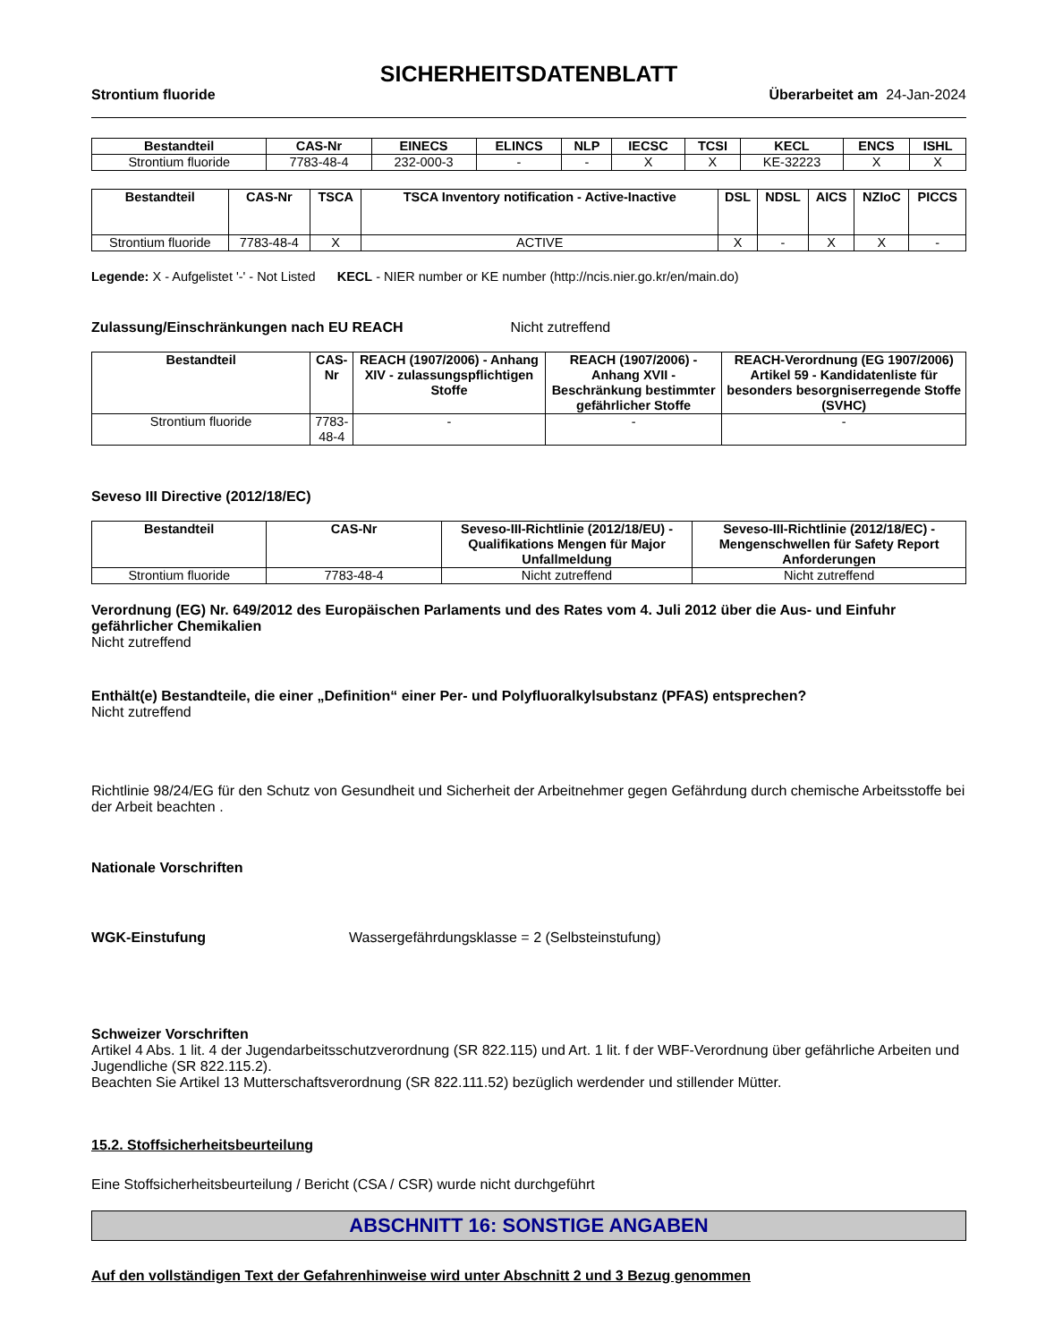SICHERHEITSDATENBLATT
Strontium fluoride Überarbeitet am 24-Jan-2024
| Bestandteil | CAS-Nr | EINECS | ELINCS | NLP | IECSC | TCSI | KECL | ENCS | ISHL |
| --- | --- | --- | --- | --- | --- | --- | --- | --- | --- |
| Strontium fluoride | 7783-48-4 | 232-000-3 | - | - | X | X | KE-32223 | X | X |
| Bestandteil | CAS-Nr | TSCA | TSCA Inventory notification - Active-Inactive | DSL | NDSL | AICS | NZIoC | PICCS |
| --- | --- | --- | --- | --- | --- | --- | --- | --- |
| Strontium fluoride | 7783-48-4 | X | ACTIVE | X | - | X | X | - |
Legende: X - Aufgelistet '-' - Not Listed KECL - NIER number or KE number (http://ncis.nier.go.kr/en/main.do)
Zulassung/Einschränkungen nach EU REACH Nicht zutreffend
| Bestandteil | CAS-Nr | REACH (1907/2006) - Anhang XIV - zulassungspflichtigen Stoffe | REACH (1907/2006) - Anhang XVII - Beschränkung bestimmter gefährlicher Stoffe | REACH-Verordnung (EG 1907/2006) Artikel 59 - Kandidatenliste für besonders besorgniserregende Stoffe (SVHC) |
| --- | --- | --- | --- | --- |
| Strontium fluoride | 7783-48-4 | - | - | - |
Seveso III Directive (2012/18/EC)
| Bestandteil | CAS-Nr | Seveso-III-Richtlinie (2012/18/EU) - Qualifikations Mengen für Major Unfallmeldung | Seveso-III-Richtlinie (2012/18/EC) - Mengenschwellen für Safety Report Anforderungen |
| --- | --- | --- | --- |
| Strontium fluoride | 7783-48-4 | Nicht zutreffend | Nicht zutreffend |
Verordnung (EG) Nr. 649/2012 des Europäischen Parlaments und des Rates vom 4. Juli 2012 über die Aus- und Einfuhr gefährlicher Chemikalien
Nicht zutreffend
Enthält(e) Bestandteile, die einer „Definition“ einer Per- und Polyfluoralkylsubstanz (PFAS) entsprechen?
Nicht zutreffend
Richtlinie 98/24/EG für den Schutz von Gesundheit und Sicherheit der Arbeitnehmer gegen Gefährdung durch chemische Arbeitsstoffe bei der Arbeit beachten .
Nationale Vorschriften
WGK-Einstufung Wassergefährdungsklasse = 2 (Selbsteinstufung)
Schweizer Vorschriften
Artikel 4 Abs. 1 lit. 4 der Jugendarbeitsschutzverordnung (SR 822.115) und Art. 1 lit. f der WBF-Verordnung über gefährliche Arbeiten und Jugendliche (SR 822.115.2).
Beachten Sie Artikel 13 Mutterschaftsverordnung (SR 822.111.52) bezüglich werdender und stillender Mütter.
15.2. Stoffsicherheitsbeurteilung
Eine Stoffsicherheitsbeurteilung / Bericht (CSA / CSR) wurde nicht durchgeführt
ABSCHNITT 16: SONSTIGE ANGABEN
Auf den vollständigen Text der Gefahrenhinweise wird unter Abschnitt 2 und 3 Bezug genommen